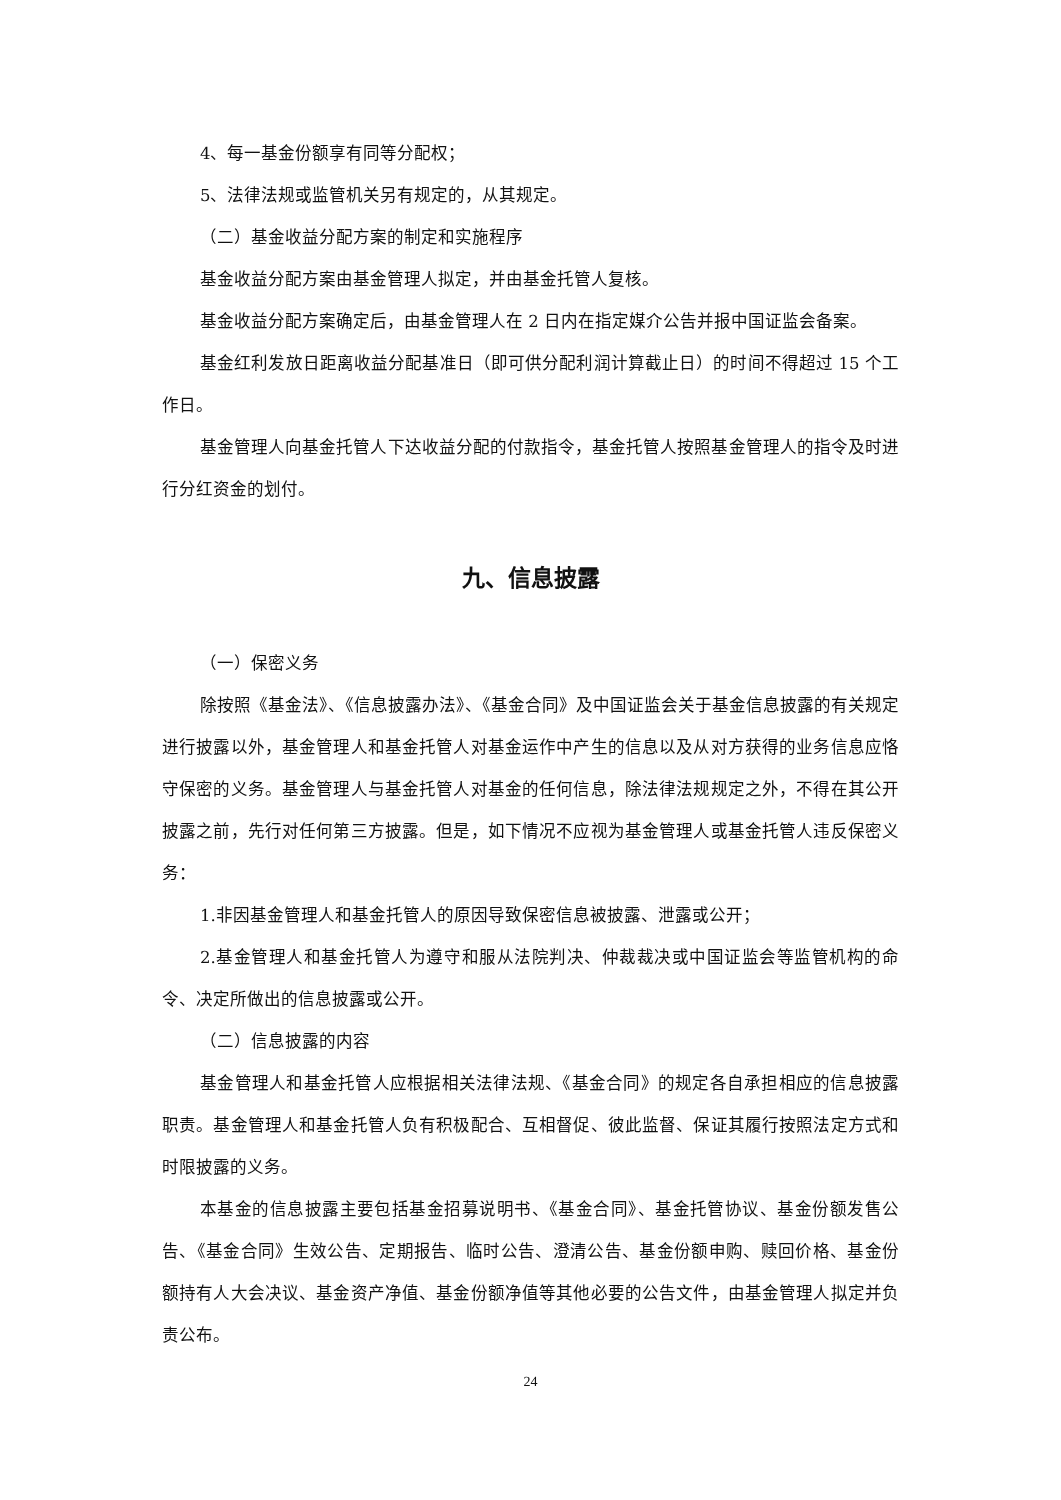4、每一基金份额享有同等分配权；
5、法律法规或监管机关另有规定的，从其规定。
（二）基金收益分配方案的制定和实施程序
基金收益分配方案由基金管理人拟定，并由基金托管人复核。
基金收益分配方案确定后，由基金管理人在 2 日内在指定媒介公告并报中国证监会备案。
基金红利发放日距离收益分配基准日（即可供分配利润计算截止日）的时间不得超过 15 个工作日。
基金管理人向基金托管人下达收益分配的付款指令，基金托管人按照基金管理人的指令及时进行分红资金的划付。
九、信息披露
（一）保密义务
除按照《基金法》、《信息披露办法》、《基金合同》及中国证监会关于基金信息披露的有关规定进行披露以外，基金管理人和基金托管人对基金运作中产生的信息以及从对方获得的业务信息应恪守保密的义务。基金管理人与基金托管人对基金的任何信息，除法律法规规定之外，不得在其公开披露之前，先行对任何第三方披露。但是，如下情况不应视为基金管理人或基金托管人违反保密义务：
1.非因基金管理人和基金托管人的原因导致保密信息被披露、泄露或公开；
2.基金管理人和基金托管人为遵守和服从法院判决、仲裁裁决或中国证监会等监管机构的命令、决定所做出的信息披露或公开。
（二）信息披露的内容
基金管理人和基金托管人应根据相关法律法规、《基金合同》的规定各自承担相应的信息披露职责。基金管理人和基金托管人负有积极配合、互相督促、彼此监督、保证其履行按照法定方式和时限披露的义务。
本基金的信息披露主要包括基金招募说明书、《基金合同》、基金托管协议、基金份额发售公告、《基金合同》生效公告、定期报告、临时公告、澄清公告、基金份额申购、赎回价格、基金份额持有人大会决议、基金资产净值、基金份额净值等其他必要的公告文件，由基金管理人拟定并负责公布。
24